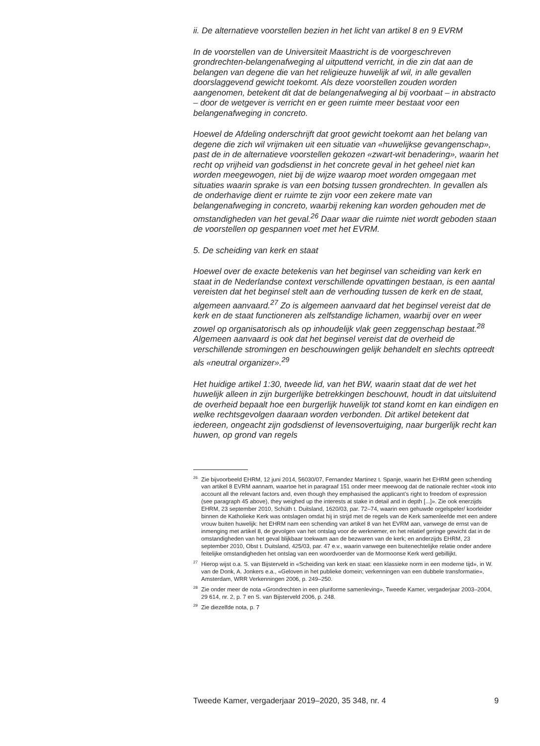ii. De alternatieve voorstellen bezien in het licht van artikel 8 en 9 EVRM
In de voorstellen van de Universiteit Maastricht is de voorgeschreven grondrechten-belangenafweging al uitputtend verricht, in die zin dat aan de belangen van degene die van het religieuze huwelijk af wil, in alle gevallen doorslaggevend gewicht toekomt. Als deze voorstellen zouden worden aangenomen, betekent dit dat de belangenafweging al bij voorbaat – in abstracto – door de wetgever is verricht en er geen ruimte meer bestaat voor een belangenafweging in concreto.
Hoewel de Afdeling onderschrijft dat groot gewicht toekomt aan het belang van degene die zich wil vrijmaken uit een situatie van «huwelijkse gevangenschap», past de in de alternatieve voorstellen gekozen «zwart-wit benadering», waarin het recht op vrijheid van godsdienst in het concrete geval in het geheel niet kan worden meegewogen, niet bij de wijze waarop moet worden omgegaan met situaties waarin sprake is van een botsing tussen grondrechten. In gevallen als de onderhavige dient er ruimte te zijn voor een zekere mate van belangenafweging in concreto, waarbij rekening kan worden gehouden met de omstandigheden van het geval.<sup>26</sup> Daar waar die ruimte niet wordt geboden staan de voorstellen op gespannen voet met het EVRM.
5. De scheiding van kerk en staat
Hoewel over de exacte betekenis van het beginsel van scheiding van kerk en staat in de Nederlandse context verschillende opvattingen bestaan, is een aantal vereisten dat het beginsel stelt aan de verhouding tussen de kerk en de staat, algemeen aanvaard.<sup>27</sup> Zo is algemeen aanvaard dat het beginsel vereist dat de kerk en de staat functioneren als zelfstandige lichamen, waarbij over en weer zowel op organisatorisch als op inhoudelijk vlak geen zeggenschap bestaat.<sup>28</sup> Algemeen aanvaard is ook dat het beginsel vereist dat de overheid de verschillende stromingen en beschouwingen gelijk behandelt en slechts optreedt als «neutral organizer».<sup>29</sup>
Het huidige artikel 1:30, tweede lid, van het BW, waarin staat dat de wet het huwelijk alleen in zijn burgerlijke betrekkingen beschouwt, houdt in dat uitsluitend de overheid bepaalt hoe een burgerlijk huwelijk tot stand komt en kan eindigen en welke rechtsgevolgen daaraan worden verbonden. Dit artikel betekent dat iedereen, ongeacht zijn godsdienst of levensovertuiging, naar burgerlijk recht kan huwen, op grond van regels
<sup>26</sup> Zie bijvoorbeeld EHRM, 12 juni 2014, 56030/07, Fernandez Martinez t. Spanje, waarin het EHRM geen schending van artikel 8 EVRM aannam, waartoe het in paragraaf 151 onder meer meewoog dat de nationale rechter «took into account all the relevant factors and, even though they emphasised the applicant’s right to freedom of expression (see paragraph 45 above), they weighed up the interests at stake in detail and in depth [...]». Zie ook enerzijds EHRM, 23 september 2010, Schüth t. Duitsland, 1620/03, par. 72–74, waarin een gehuwde orgelspeler/ koorleider binnen de Katholieke Kerk was ontslagen omdat hij in strijd met de regels van de Kerk samenleefde met een andere vrouw buiten huwelijk: het EHRM nam een schending van artikel 8 van het EVRM aan, vanwege de ernst van de inmenging met artikel 8, de gevolgen van het ontslag voor de werknemer, en het relatief geringe gewicht dat in de omstandigheden van het geval blijkbaar toekwam aan de bezwaren van de kerk; en anderzijds EHRM, 23 september 2010, Obst t. Duitsland, 425/03, par. 47 e.v., waarin vanwege een buitenechtelijke relatie onder andere feitelijke omstandigheden het ontslag van een woordvoerder van de Mormoonse Kerk werd gebillijkt.
<sup>27</sup> Hierop wijst o.a. S. van Bijsterveld in «Scheiding van kerk en staat: een klassieke norm in een moderne tijd», in W. van de Donk, A. Jonkers e.a., «Geloven in het publieke domein; verkenningen van een dubbele transformatie», Amsterdam, WRR Verkenningen 2006, p. 249–250.
<sup>28</sup> Zie onder meer de nota «Grondrechten in een pluriforme samenleving», Tweede Kamer, vergaderjaar 2003–2004, 29 614, nr. 2, p. 7 en S. van Bijsterveld 2006, p. 248.
<sup>29</sup> Zie diezelfde nota, p. 7
Tweede Kamer, vergaderjaar 2019–2020, 35 348, nr. 4 9